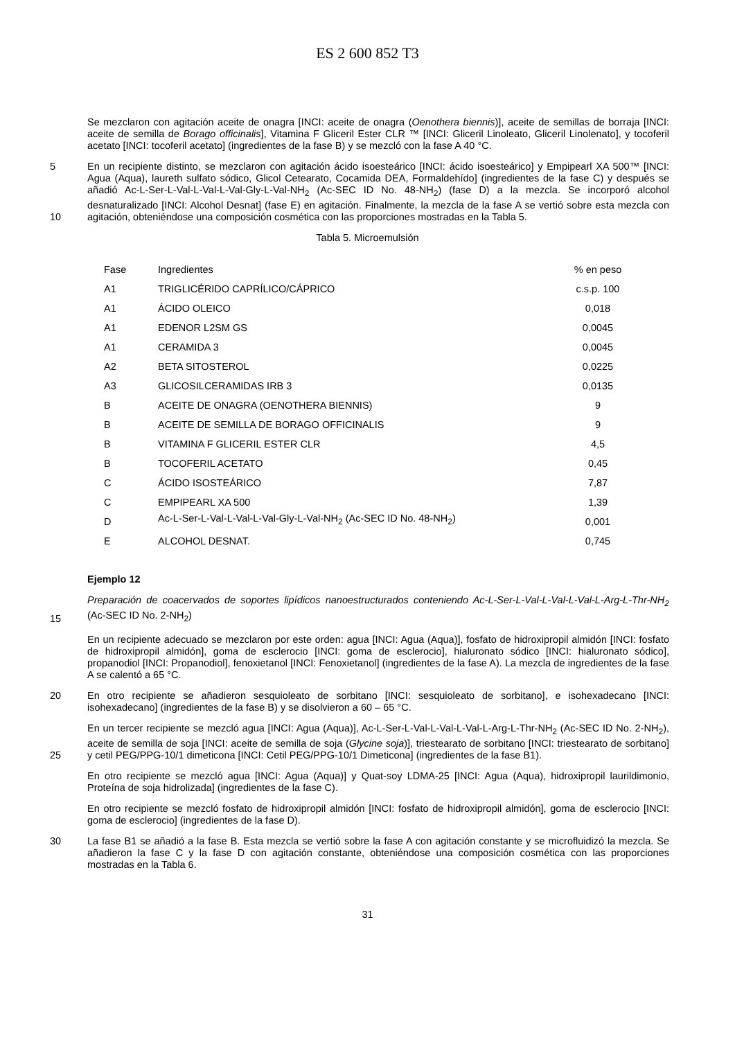ES 2 600 852 T3
Se mezclaron con agitación aceite de onagra [INCI: aceite de onagra (Oenothera biennis)], aceite de semillas de borraja [INCI: aceite de semilla de Borago officinalis], Vitamina F Gliceril Ester CLR ™ [INCI: Gliceril Linoleato, Gliceril Linolenato], y tocoferil acetato [INCI: tocoferil acetato] (ingredientes de la fase B) y se mezcló con la fase A 40 °C.
5
10
En un recipiente distinto, se mezclaron con agitación ácido isoesteárico [INCI: ácido isoesteárico] y Empipearl XA 500™ [INCI: Agua (Aqua), laureth sulfato sódico, Glicol Cetearato, Cocamida DEA, Formaldehído] (ingredientes de la fase C) y después se añadió Ac-L-Ser-L-Val-L-Val-L-Val-Gly-L-Val-NH<sub>2</sub> (Ac-SEC ID No. 48-NH<sub>2</sub>) (fase D) a la mezcla. Se incorporó alcohol desnaturalizado [INCI: Alcohol Desnat] (fase E) en agitación. Finalmente, la mezcla de la fase A se vertió sobre esta mezcla con agitación, obteniéndose una composición cosmética con las proporciones mostradas en la Tabla 5.
Tabla 5. Microemulsión
| Fase | Ingredientes | % en peso |
| --- | --- | --- |
| A1 | TRIGLICÉRIDO CAPRÍLICO/CÁPRICO | c.s.p. 100 |
| A1 | ÁCIDO OLEICO | 0,018 |
| A1 | EDENOR L2SM GS | 0,0045 |
| A1 | CERAMIDA 3 | 0,0045 |
| A2 | BETA SITOSTEROL | 0,0225 |
| A3 | GLICOSILCERAMIDAS IRB 3 | 0,0135 |
| B | ACEITE DE ONAGRA (OENOTHERA BIENNIS) | 9 |
| B | ACEITE DE SEMILLA DE BORAGO OFFICINALIS | 9 |
| B | VITAMINA F GLICERIL ESTER CLR | 4,5 |
| B | TOCOFERIL ACETATO | 0,45 |
| C | ÁCIDO ISOSTEÁRICO | 7,87 |
| C | EMPIPEARL XA 500 | 1,39 |
| D | Ac-L-Ser-L-Val-L-Val-L-Val-Gly-L-Val-NH<sub>2</sub> (Ac-SEC ID No. 48-NH<sub>2</sub>) | 0,001 |
| E | ALCOHOL DESNAT. | 0,745 |
Ejemplo 12
15 Preparación de coacervados de soportes lipídicos nanoestructurados conteniendo Ac-L-Ser-L-Val-L-Val-L-Val-L-Arg-L-Thr-NH<sub>2</sub> (Ac-SEC ID No. 2-NH<sub>2</sub>)
En un recipiente adecuado se mezclaron por este orden: agua [INCI: Agua (Aqua)], fosfato de hidroxipropil almidón [INCI: fosfato de hidroxipropil almidón], goma de esclerocio [INCI: goma de esclerocio], hialuronato sódico [INCI: hialuronato sódico], propanodiol [INCI: Propanodiol], fenoxietanol [INCI: Fenoxietanol] (ingredientes de la fase A). La mezcla de ingredientes de la fase A se calentó a 65 °C.
20 En otro recipiente se añadieron sesquioleato de sorbitano [INCI: sesquioleato de sorbitano], e isohexadecano [INCI: isohexadecano] (ingredientes de la fase B) y se disolvieron a 60 – 65 °C.
25 En un tercer recipiente se mezcló agua [INCI: Agua (Aqua)], Ac-L-Ser-L-Val-L-Val-L-Val-L-Arg-L-Thr-NH<sub>2</sub> (Ac-SEC ID No. 2-NH<sub>2</sub>), aceite de semilla de soja [INCI: aceite de semilla de soja (Glycine soja)], triestearato de sorbitano [INCI: triestearato de sorbitano] y cetil PEG/PPG-10/1 dimeticona [INCI: Cetil PEG/PPG-10/1 Dimeticona] (ingredientes de la fase B1).
En otro recipiente se mezcló agua [INCI: Agua (Aqua)] y Quat-soy LDMA-25 [INCI: Agua (Aqua), hidroxipropil laurildimonio, Proteína de soja hidrolizada] (ingredientes de la fase C).
En otro recipiente se mezcló fosfato de hidroxipropil almidón [INCI: fosfato de hidroxipropil almidón], goma de esclerocio [INCI: goma de esclerocio] (ingredientes de la fase D).
30 La fase B1 se añadió a la fase B. Esta mezcla se vertió sobre la fase A con agitación constante y se microfluidizó la mezcla. Se añadieron la fase C y la fase D con agitación constante, obteniéndose una composición cosmética con las proporciones mostradas en la Tabla 6.
31